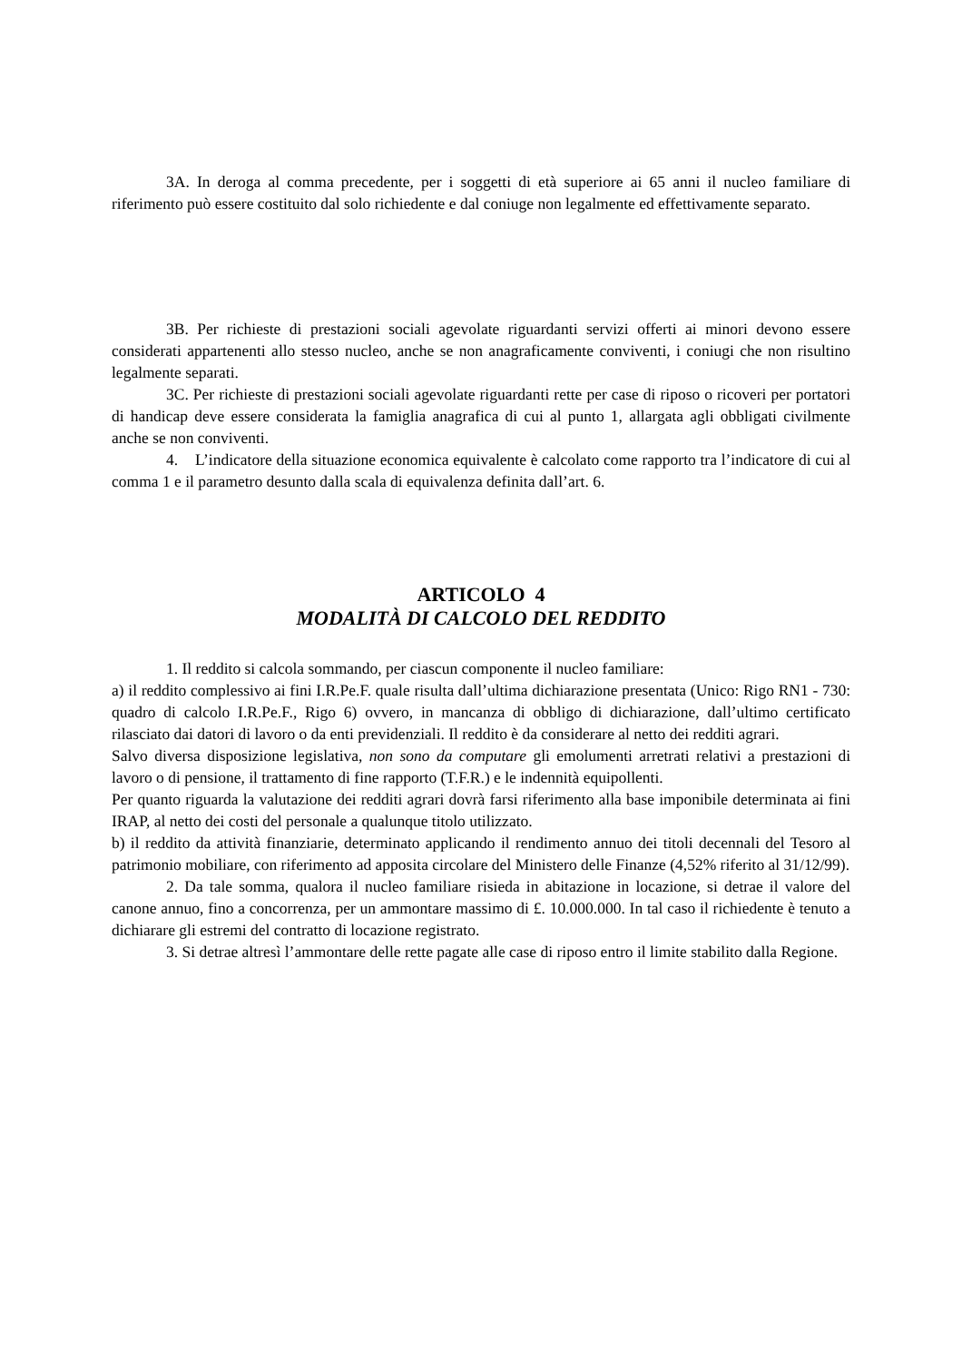3A. In deroga al comma precedente, per i soggetti di età superiore ai 65 anni il nucleo familiare di riferimento può essere costituito dal solo richiedente e dal coniuge non legalmente ed effettivamente separato.
3B. Per richieste di prestazioni sociali agevolate riguardanti servizi offerti ai minori devono essere considerati appartenenti allo stesso nucleo, anche se non anagraficamente conviventi, i coniugi che non risultino legalmente separati.
3C. Per richieste di prestazioni sociali agevolate riguardanti rette per case di riposo o ricoveri per portatori di handicap deve essere considerata la famiglia anagrafica di cui al punto 1, allargata agli obbligati civilmente anche se non conviventi.
4. L’indicatore della situazione economica equivalente è calcolato come rapporto tra l’indicatore di cui al comma 1 e il parametro desunto dalla scala di equivalenza definita dall’art. 6.
ARTICOLO 4
MODALITÀ DI CALCOLO DEL REDDITO
1. Il reddito si calcola sommando, per ciascun componente il nucleo familiare:
a) il reddito complessivo ai fini I.R.Pe.F. quale risulta dall’ultima dichiarazione presentata (Unico: Rigo RN1 - 730: quadro di calcolo I.R.Pe.F., Rigo 6) ovvero, in mancanza di obbligo di dichiarazione, dall’ultimo certificato rilasciato dai datori di lavoro o da enti previdenziali. Il reddito è da considerare al netto dei redditi agrari.
Salvo diversa disposizione legislativa, non sono da computare gli emolumenti arretrati relativi a prestazioni di lavoro o di pensione, il trattamento di fine rapporto (T.F.R.) e le indennità equipollenti.
Per quanto riguarda la valutazione dei redditi agrari dovrà farsi riferimento alla base imponibile determinata ai fini IRAP, al netto dei costi del personale a qualunque titolo utilizzato.
b) il reddito da attività finanziarie, determinato applicando il rendimento annuo dei titoli decennali del Tesoro al patrimonio mobiliare, con riferimento ad apposita circolare del Ministero delle Finanze (4,52% riferito al 31/12/99).
2. Da tale somma, qualora il nucleo familiare risieda in abitazione in locazione, si detrae il valore del canone annuo, fino a concorrenza, per un ammontare massimo di £. 10.000.000. In tal caso il richiedente è tenuto a dichiarare gli estremi del contratto di locazione registrato.
3. Si detrae altresì l’ammontare delle rette pagate alle case di riposo entro il limite stabilito dalla Regione.